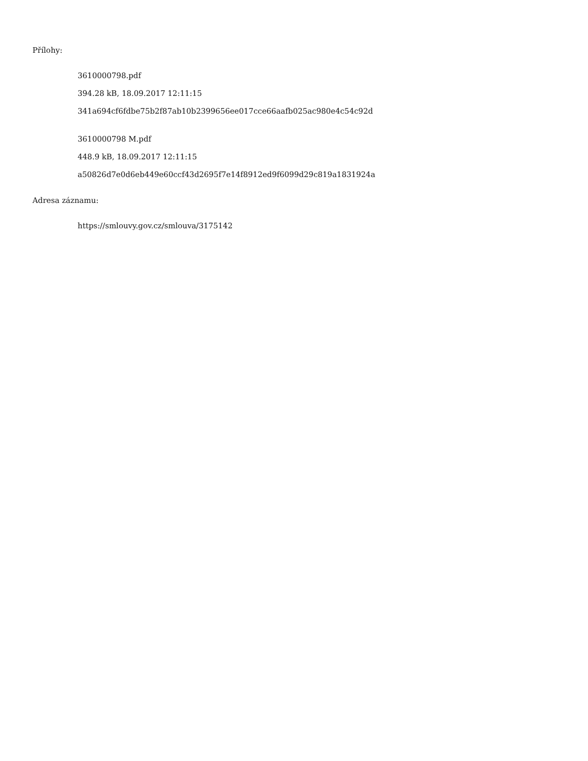Přílohy:
3610000798.pdf
394.28 kB, 18.09.2017 12:11:15
341a694cf6fdbe75b2f87ab10b2399656ee017cce66aafb025ac980e4c54c92d
3610000798 M.pdf
448.9 kB, 18.09.2017 12:11:15
a50826d7e0d6eb449e60ccf43d2695f7e14f8912ed9f6099d29c819a1831924a
Adresa záznamu:
https://smlouvy.gov.cz/smlouva/3175142